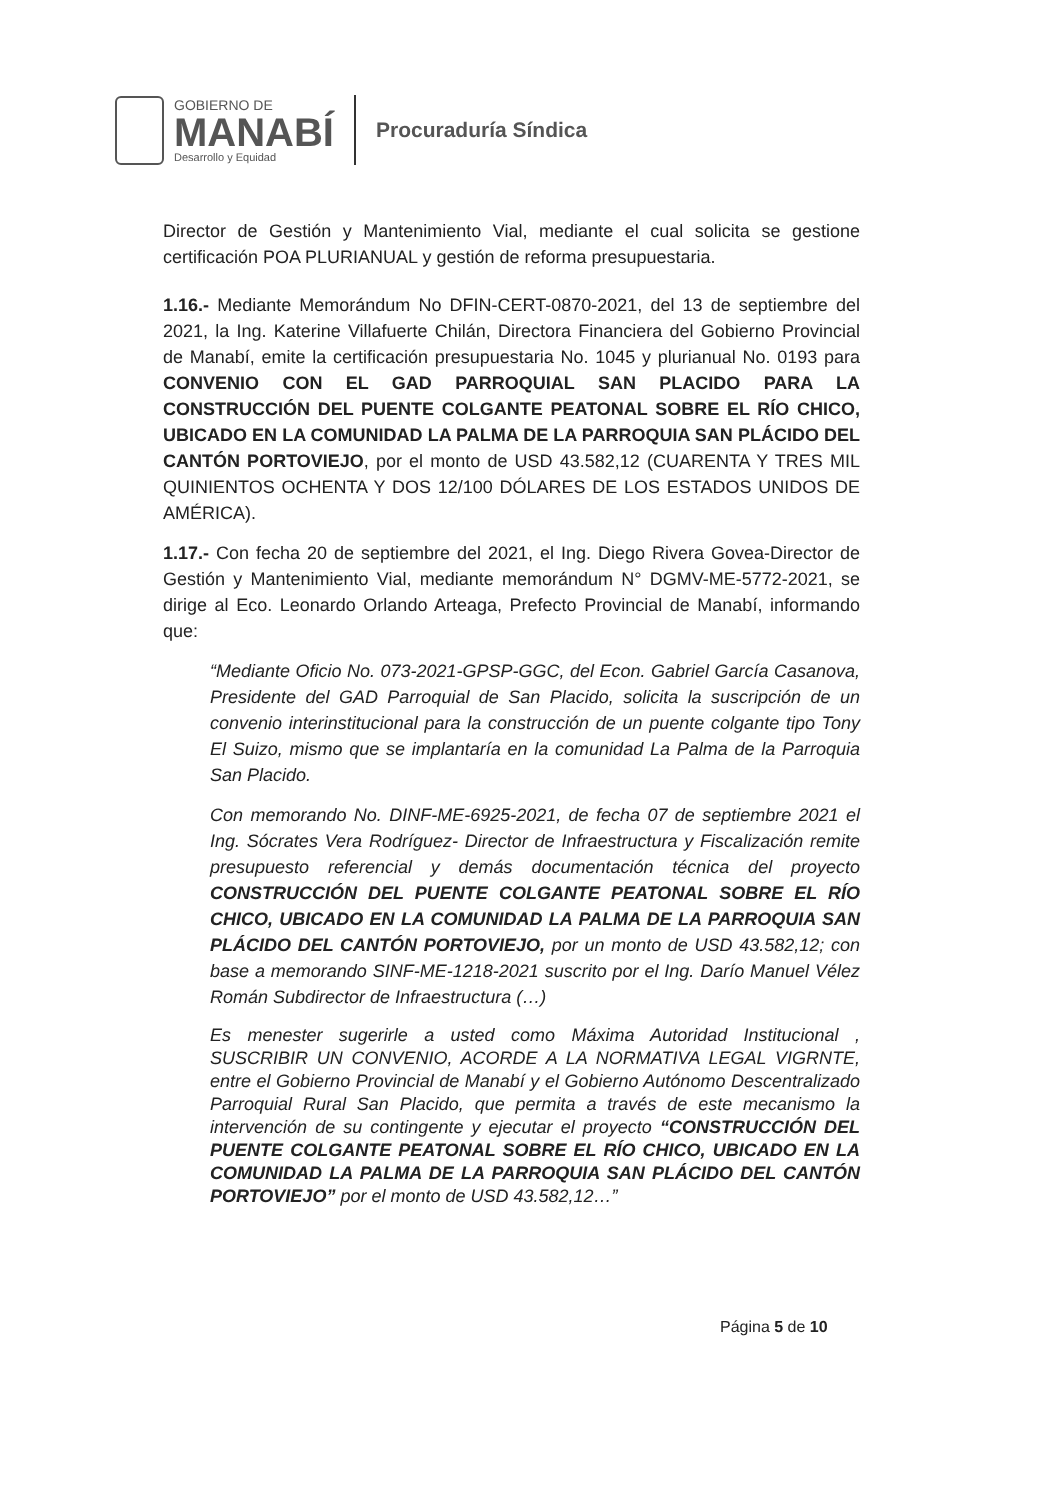GOBIERNO DE
MANABÍ
Desarrollo y Equidad
Procuraduría Síndica
Director de Gestión y Mantenimiento Vial, mediante el cual solicita se gestione certificación POA PLURIANUAL y gestión de reforma presupuestaria.
1.16.- Mediante Memorándum No DFIN-CERT-0870-2021, del 13 de septiembre del 2021, la Ing. Katerine Villafuerte Chilán, Directora Financiera del Gobierno Provincial de Manabí, emite la certificación presupuestaria No. 1045 y plurianual No. 0193 para CONVENIO CON EL GAD PARROQUIAL SAN PLACIDO PARA LA CONSTRUCCIÓN DEL PUENTE COLGANTE PEATONAL SOBRE EL RÍO CHICO, UBICADO EN LA COMUNIDAD LA PALMA DE LA PARROQUIA SAN PLÁCIDO DEL CANTÓN PORTOVIEJO, por el monto de USD 43.582,12 (CUARENTA Y TRES MIL QUINIENTOS OCHENTA Y DOS 12/100 DÓLARES DE LOS ESTADOS UNIDOS DE AMÉRICA).
1.17.- Con fecha 20 de septiembre del 2021, el Ing. Diego Rivera Govea-Director de Gestión y Mantenimiento Vial, mediante memorándum N° DGMV-ME-5772-2021, se dirige al Eco. Leonardo Orlando Arteaga, Prefecto Provincial de Manabí, informando que:
“Mediante Oficio No. 073-2021-GPSP-GGC, del Econ. Gabriel García Casanova, Presidente del GAD Parroquial de San Placido, solicita la suscripción de un convenio interinstitucional para la construcción de un puente colgante tipo Tony El Suizo, mismo que se implantaría en la comunidad La Palma de la Parroquia San Placido.
Con memorando No. DINF-ME-6925-2021, de fecha 07 de septiembre 2021 el Ing. Sócrates Vera Rodríguez- Director de Infraestructura y Fiscalización remite presupuesto referencial y demás documentación técnica del proyecto CONSTRUCCIÓN DEL PUENTE COLGANTE PEATONAL SOBRE EL RÍO CHICO, UBICADO EN LA COMUNIDAD LA PALMA DE LA PARROQUIA SAN PLÁCIDO DEL CANTÓN PORTOVIEJO, por un monto de USD 43.582,12; con base a memorando SINF-ME-1218-2021 suscrito por el Ing. Darío Manuel Vélez Román Subdirector de Infraestructura (…)
Es menester sugerirle a usted como Máxima Autoridad Institucional , SUSCRIBIR UN CONVENIO, ACORDE A LA NORMATIVA LEGAL VIGRNTE, entre el Gobierno Provincial de Manabí y el Gobierno Autónomo Descentralizado Parroquial Rural San Placido, que permita a través de este mecanismo la intervención de su contingente y ejecutar el proyecto “CONSTRUCCIÓN DEL PUENTE COLGANTE PEATONAL SOBRE EL RÍO CHICO, UBICADO EN LA COMUNIDAD LA PALMA DE LA PARROQUIA SAN PLÁCIDO DEL CANTÓN PORTOVIEJO” por el monto de USD 43.582,12…”
Página 5 de 10